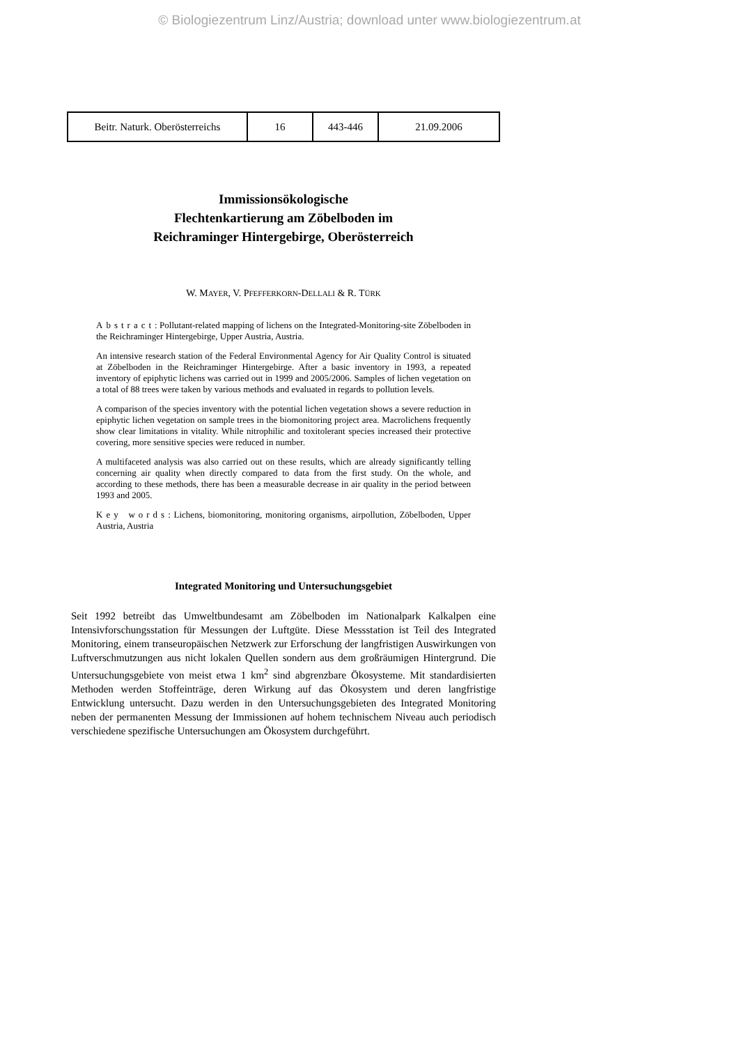© Biologiezentrum Linz/Austria; download unter www.biologiezentrum.at
| Beitr. Naturk. Oberösterreichs | 16 | 443-446 | 21.09.2006 |
Immissionsökologische
Flechtenkartierung am Zöbelboden im
Reichraminger Hintergebirge, Oberösterreich
W. MAYER, V. PFEFFERKORN-DELLALI & R. TÜRK
Abstract: Pollutant-related mapping of lichens on the Integrated-Monitoring-site Zöbelboden in the Reichraminger Hintergebirge, Upper Austria, Austria.
An intensive research station of the Federal Environmental Agency for Air Quality Control is situated at Zöbelboden in the Reichraminger Hintergebirge. After a basic inventory in 1993, a repeated inventory of epiphytic lichens was carried out in 1999 and 2005/2006. Samples of lichen vegetation on a total of 88 trees were taken by various methods and evaluated in regards to pollution levels.
A comparison of the species inventory with the potential lichen vegetation shows a severe reduction in epiphytic lichen vegetation on sample trees in the biomonitoring project area. Macrolichens frequently show clear limitations in vitality. While nitrophilic and toxitolerant species increased their protective covering, more sensitive species were reduced in number.
A multifaceted analysis was also carried out on these results, which are already significantly telling concerning air quality when directly compared to data from the first study. On the whole, and according to these methods, there has been a measurable decrease in air quality in the period between 1993 and 2005.
Key words: Lichens, biomonitoring, monitoring organisms, airpollution, Zöbelboden, Upper Austria, Austria
Integrated Monitoring und Untersuchungsgebiet
Seit 1992 betreibt das Umweltbundesamt am Zöbelboden im Nationalpark Kalkalpen eine Intensivforschungsstation für Messungen der Luftgüte. Diese Messstation ist Teil des Integrated Monitoring, einem transeuropäischen Netzwerk zur Erforschung der langfristigen Auswirkungen von Luftverschmutzungen aus nicht lokalen Quellen sondern aus dem großräumigen Hintergrund. Die Untersuchungsgebiete von meist etwa 1 km<sup>2</sup> sind abgrenzbare Ökosysteme. Mit standardisierten Methoden werden Stoffeinträge, deren Wirkung auf das Ökosystem und deren langfristige Entwicklung untersucht. Dazu werden in den Untersuchungsgebieten des Integrated Monitoring neben der permanenten Messung der Immissionen auf hohem technischem Niveau auch periodisch verschiedene spezifische Untersuchungen am Ökosystem durchgeführt.